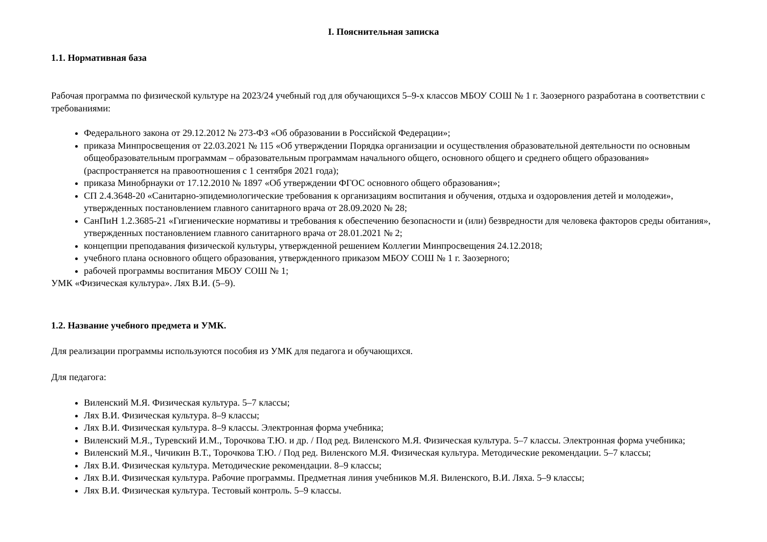I. Пояснительная записка
1.1. Нормативная база
Рабочая программа по физической культуре на 2023/24 учебный год для обучающихся 5–9-х классов МБОУ СОШ № 1 г. Заозерного разработана в соответствии с требованиями:
Федерального закона от 29.12.2012 № 273-ФЗ «Об образовании в Российской Федерации»;
приказа Минпросвещения от 22.03.2021 № 115 «Об утверждении Порядка организации и осуществления образовательной деятельности по основным общеобразовательным программам – образовательным программам начального общего, основного общего и среднего общего образования» (распространяется на правоотношения с 1 сентября 2021 года);
приказа Минобрнауки от 17.12.2010 № 1897 «Об утверждении ФГОС основного общего образования»;
СП 2.4.3648-20 «Санитарно-эпидемиологические требования к организациям воспитания и обучения, отдыха и оздоровления детей и молодежи», утвержденных постановлением главного санитарного врача от 28.09.2020 № 28;
СанПиН 1.2.3685-21 «Гигиенические нормативы и требования к обеспечению безопасности и (или) безвредности для человека факторов среды обитания», утвержденных постановлением главного санитарного врача от 28.01.2021 № 2;
концепции преподавания физической культуры, утвержденной решением Коллегии Минпросвещения 24.12.2018;
учебного плана основного общего образования, утвержденного приказом МБОУ СОШ № 1 г. Заозерного;
рабочей программы воспитания МБОУ СОШ № 1;
УМК «Физическая культура». Лях В.И. (5–9).
1.2. Название учебного предмета и УМК.
Для реализации программы используются пособия из УМК для педагога и обучающихся.
Для педагога:
Виленский М.Я. Физическая культура. 5–7 классы;
Лях В.И. Физическая культура. 8–9 классы;
Лях В.И. Физическая культура. 8–9 классы. Электронная форма учебника;
Виленский М.Я., Туревский И.М., Торочкова Т.Ю. и др. / Под ред. Виленского М.Я. Физическая культура. 5–7 классы. Электронная форма учебника;
Виленский М.Я., Чичикин В.Т., Торочкова Т.Ю. / Под ред. Виленского М.Я. Физическая культура. Методические рекомендации. 5–7 классы;
Лях В.И. Физическая культура. Методические рекомендации. 8–9 классы;
Лях В.И. Физическая культура. Рабочие программы. Предметная линия учебников М.Я. Виленского, В.И. Ляха. 5–9 классы;
Лях В.И. Физическая культура. Тестовый контроль. 5–9 классы.